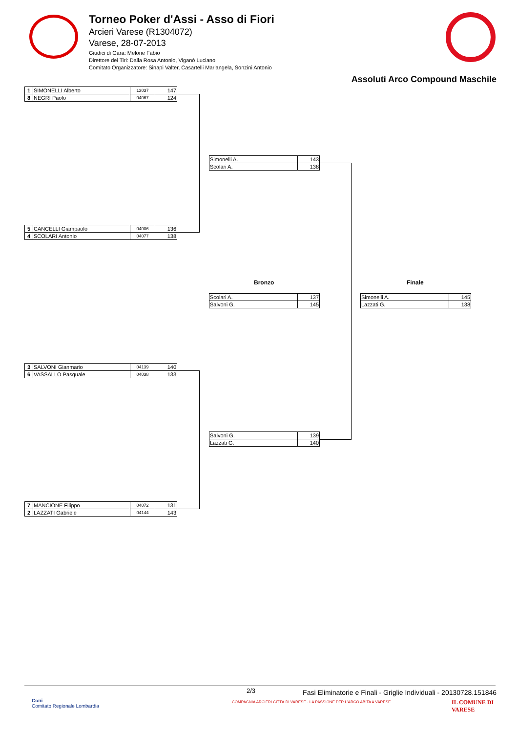Torneo Poker d'Assi - Asso di Fiori
Arcieri Varese (R1304072)
Varese, 28-07-2013
Giudici di Gara: Melone Fabio
Direttore dei Tiri: Dalla Rosa Antonio, Viganò Luciano
Comitato Organizzatore: Sinapi Valter, Casartelli Mariangela, Sonzini Antonio
Assoluti Arco Compound Maschile
| 1 | SIMONELLI Alberto | 13037 | 147 |
| 8 | NEGRI Paolo | 04067 | 124 |
| 5 | CANCELLI Giampaolo | 04006 | 136 |
| 4 | SCOLARI Antonio | 04077 | 138 |
| 3 | SALVONI Gianmario | 04139 | 140 |
| 6 | VASSALLO Pasquale | 04038 | 133 |
| 7 | MANCIONE Filippo | 04072 | 131 |
| 2 | LAZZATI Gabriele | 04144 | 143 |
| Simonelli A. | 143 |
| Scolari A. | 138 |
| Salvoni G. | 139 |
| Lazzati G. | 140 |
Bronzo
| Scolari A. | 137 |
| Salvoni G. | 145 |
Finale
| Simonelli A. | 145 |
| Lazzati G. | 138 |
2/3
Fasi Eliminatorie e Finali - Griglie Individuali - 20130728.151846
Coni
Comitato Regionale Lombardia
COMPAGNIA ARCIERI CITTÀ DI VARESE · LA PASSIONE PER L'ARCO ABITA A VARESE
IL COMUNE DI
VARESE